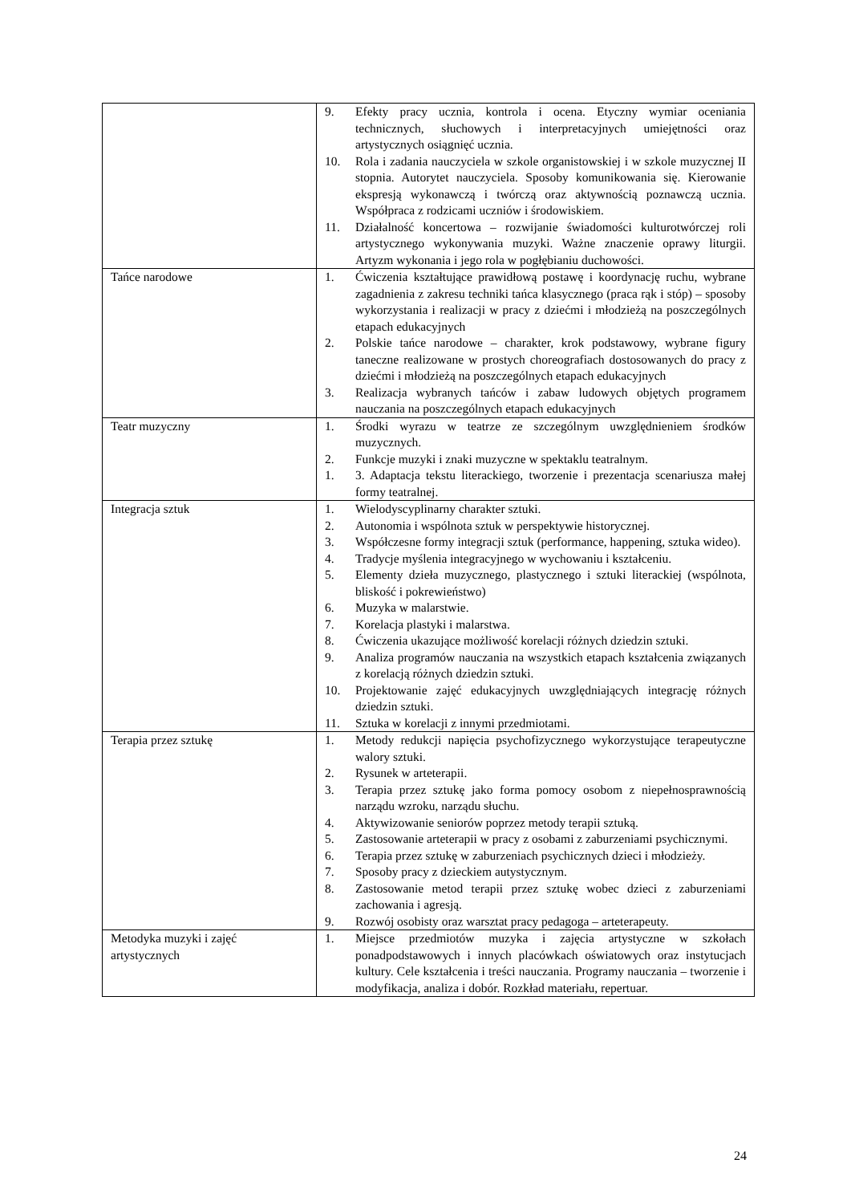| | 9. Efekty pracy ucznia, kontrola i ocena. Etyczny wymiar oceniania technicznych, słuchowych i interpretacyjnych umiejętności oraz artystycznych osiągnięć ucznia. 10. Rola i zadania nauczyciela w szkole organistowskiej i w szkole muzycznej II stopnia. Autorytet nauczyciela. Sposoby komunikowania się. Kierowanie ekspresją wykonawczą i twórczą oraz aktywnością poznawczą ucznia. Współpraca z rodzicami uczniów i środowiskiem. 11. Działalność koncertowa – rozwijanie świadomości kulturotwórczej roli artystycznego wykonywania muzyki. Ważne znaczenie oprawy liturgii. Artyzm wykonania i jego rola w pogłębianiu duchowości. |
| Tańce narodowe | 1. Ćwiczenia kształtujące prawidłową postawę i koordynację ruchu, wybrane zagadnienia z zakresu techniki tańca klasycznego (praca rąk i stóp) – sposoby wykorzystania i realizacji w pracy z dziećmi i młodzieżą na poszczególnych etapach edukacyjnych 2. Polskie tańce narodowe – charakter, krok podstawowy, wybrane figury taneczne realizowane w prostych choreografiach dostosowanych do pracy z dziećmi i młodzieżą na poszczególnych etapach edukacyjnych 3. Realizacja wybranych tańców i zabaw ludowych objętych programem nauczania na poszczególnych etapach edukacyjnych |
| Teatr muzyczny | 1. Środki wyrazu w teatrze ze szczególnym uwzględnieniem środków muzycznych. 2. Funkcje muzyki i znaki muzyczne w spektaklu teatralnym. 1. 3. Adaptacja tekstu literackiego, tworzenie i prezentacja scenariusza małej formy teatralnej. |
| Integracja sztuk | 1. Wielodyscyplinarny charakter sztuki. 2. Autonomia i wspólnota sztuk w perspektywie historycznej. 3. Współczesne formy integracji sztuk (performance, happening, sztuka wideo). 4. Tradycje myślenia integracyjnego w wychowaniu i kształceniu. 5. Elementy dzieła muzycznego, plastycznego i sztuki literackiej (wspólnota, bliskość i pokrewieństwo) 6. Muzyka w malarstwie. 7. Korelacja plastyki i malarstwa. 8. Ćwiczenia ukazujące możliwość korelacji różnych dziedzin sztuki. 9. Analiza programów nauczania na wszystkich etapach kształcenia związanych z korelacją różnych dziedzin sztuki. 10. Projektowanie zajęć edukacyjnych uwzględniających integrację różnych dziedzin sztuki. 11. Sztuka w korelacji z innymi przedmiotami. |
| Terapia przez sztukę | 1. Metody redukcji napięcia psychofizycznego wykorzystujące terapeutyczne walory sztuki. 2. Rysunek w arteterapii. 3. Terapia przez sztukę jako forma pomocy osobom z niepełnosprawnością narządu wzroku, narządu słuchu. 4. Aktywizowanie seniorów poprzez metody terapii sztuką. 5. Zastosowanie arteterapii w pracy z osobami z zaburzeniami psychicznymi. 6. Terapia przez sztukę w zaburzeniach psychicznych dzieci i młodzieży. 7. Sposoby pracy z dzieckiem autystycznym. 8. Zastosowanie metod terapii przez sztukę wobec dzieci z zaburzeniami zachowania i agresją. 9. Rozwój osobisty oraz warsztat pracy pedagoga – arteterapeuty. |
| Metodyka muzyki i zajęć artystycznych | 1. Miejsce przedmiotów muzyka i zajęcia artystyczne w szkołach ponadpodstawowych i innych placówkach oświatowych oraz instytucjach kultury. Cele kształcenia i treści nauczania. Programy nauczania – tworzenie i modyfikacja, analiza i dobór. Rozkład materiału, repertuar. |
24